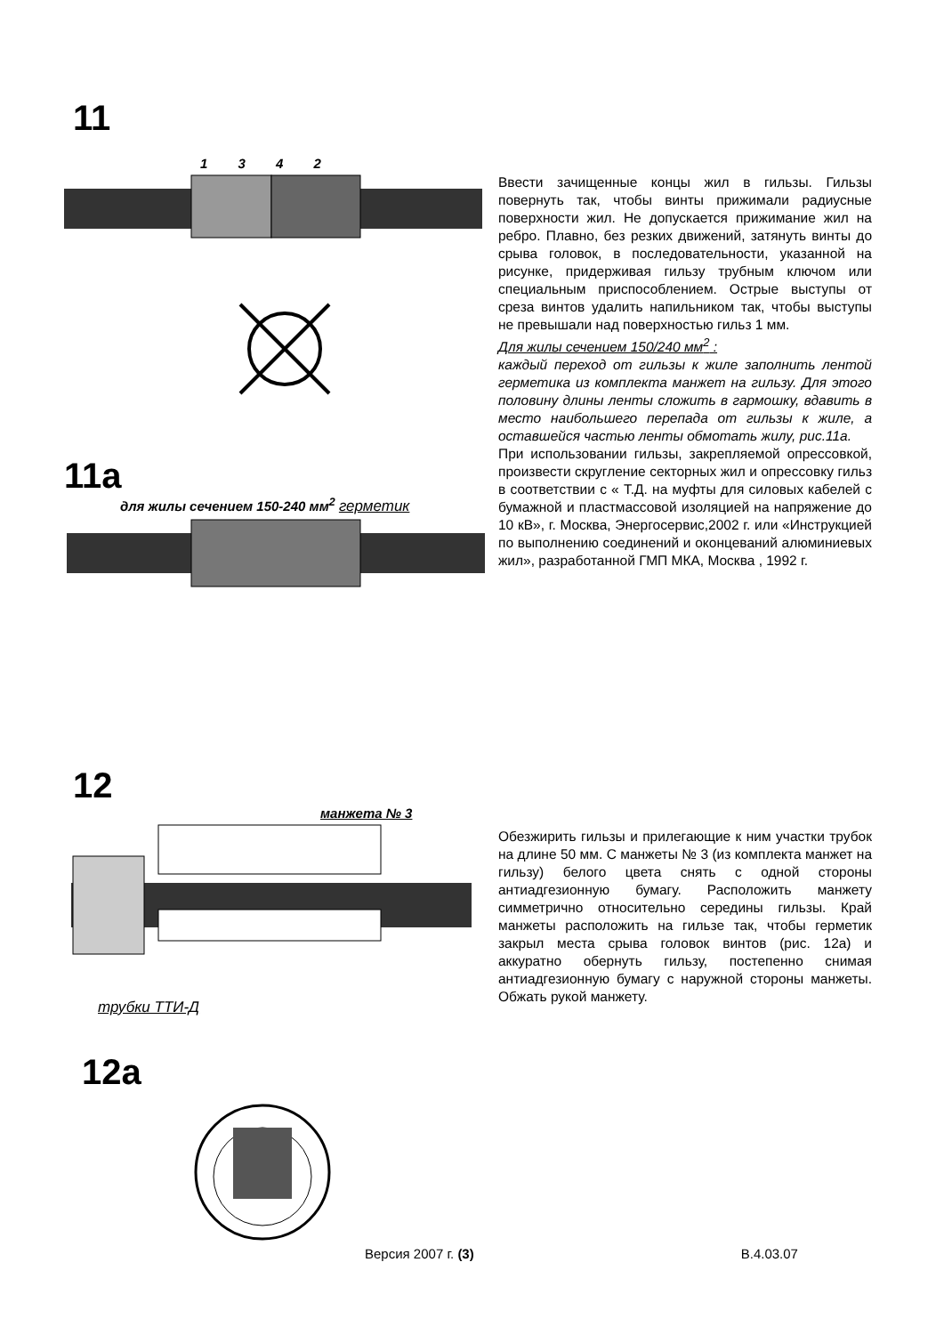11
1 3 4 2
11a
для жилы сечением 150-240 мм<sup>2</sup> герметик
Ввести зачищенные концы жил в гильзы. Гильзы повернуть так, чтобы винты прижимали радиусные поверхности жил. Не допускается прижимание жил на ребро. Плавно, без резких движений, затянуть винты до срыва головок, в последовательности, указанной на рисунке, придерживая гильзу трубным ключом или специальным приспособлением. Острые выступы от среза винтов удалить напильником так, чтобы выступы не превышали над поверхностью гильз 1 мм.
Для жилы сечением 150/240 мм<sup>2</sup> :
каждый переход от гильзы к жиле заполнить лентой герметика из комплекта манжет на гильзу. Для этого половину длины ленты сложить в гармошку, вдавить в место наибольшего перепада от гильзы к жиле, а оставшейся частью ленты обмотать жилу, рис.11а.
При использовании гильзы, закрепляемой опрессовкой, произвести скругление секторных жил и опрессовку гильз в соответствии с « Т.Д. на муфты для силовых кабелей с бумажной и пластмассовой изоляцией на напряжение до 10 кВ», г. Москва, Энергосервис,2002 г. или «Инструкцией по выполнению соединений и оконцеваний алюминиевых жил», разработанной ГМП МКА, Москва , 1992 г.
12
манжета № 3
трубки ТТИ-Д
12a
Обезжирить гильзы и прилегающие к ним участки трубок на длине 50 мм. С манжеты № 3 (из комплекта манжет на гильзу) белого цвета снять с одной стороны антиадгезионную бумагу. Расположить манжету симметрично относительно середины гильзы. Край манжеты расположить на гильзе так, чтобы герметик закрыл места срыва головок винтов (рис. 12а) и аккуратно обернуть гильзу, постепенно снимая антиадгезионную бумагу с наружной стороны манжеты. Обжать рукой манжету.
Версия 2007 г. (3) В.4.03.07